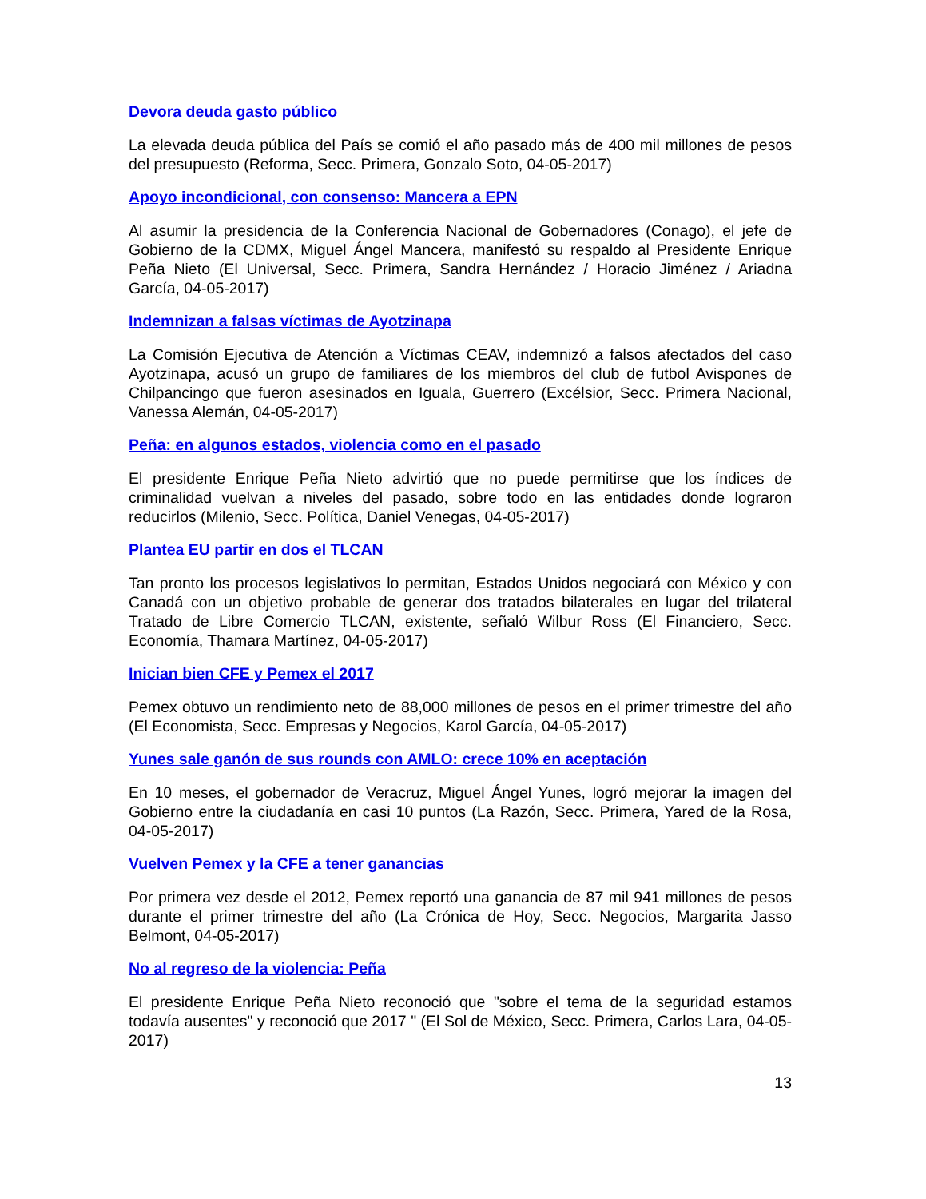Devora deuda gasto público
La elevada deuda pública del País se comió el año pasado más de 400 mil millones de pesos del presupuesto (Reforma, Secc. Primera, Gonzalo Soto, 04-05-2017)
Apoyo incondicional, con consenso: Mancera a EPN
Al asumir la presidencia de la Conferencia Nacional de Gobernadores (Conago), el jefe de Gobierno de la CDMX, Miguel Ángel Mancera, manifestó su respaldo al Presidente Enrique Peña Nieto (El Universal, Secc. Primera, Sandra Hernández / Horacio Jiménez / Ariadna García, 04-05-2017)
Indemnizan a falsas víctimas de Ayotzinapa
La Comisión Ejecutiva de Atención a Víctimas CEAV, indemnizó a falsos afectados del caso Ayotzinapa, acusó un grupo de familiares de los miembros del club de futbol Avispones de Chilpancingo que fueron asesinados en Iguala, Guerrero (Excélsior, Secc. Primera Nacional, Vanessa Alemán, 04-05-2017)
Peña: en algunos estados, violencia como en el pasado
El presidente Enrique Peña Nieto advirtió que no puede permitirse que los índices de criminalidad vuelvan a niveles del pasado, sobre todo en las entidades donde lograron reducirlos (Milenio, Secc. Política, Daniel Venegas, 04-05-2017)
Plantea EU partir en dos el TLCAN
Tan pronto los procesos legislativos lo permitan, Estados Unidos negociará con México y con Canadá con un objetivo probable de generar dos tratados bilaterales en lugar del trilateral Tratado de Libre Comercio TLCAN, existente, señaló Wilbur Ross (El Financiero, Secc. Economía, Thamara Martínez, 04-05-2017)
Inician bien CFE y Pemex el 2017
Pemex obtuvo un rendimiento neto de 88,000 millones de pesos en el primer trimestre del año (El Economista, Secc. Empresas y Negocios, Karol García, 04-05-2017)
Yunes sale ganón de sus rounds con AMLO: crece 10% en aceptación
En 10 meses, el gobernador de Veracruz, Miguel Ángel Yunes, logró mejorar la imagen del Gobierno entre la ciudadanía en casi 10 puntos (La Razón, Secc. Primera, Yared de la Rosa, 04-05-2017)
Vuelven Pemex y la CFE a tener ganancias
Por primera vez desde el 2012, Pemex reportó una ganancia de 87 mil 941 millones de pesos durante el primer trimestre del año (La Crónica de Hoy, Secc. Negocios, Margarita Jasso Belmont, 04-05-2017)
No al regreso de la violencia: Peña
El presidente Enrique Peña Nieto reconoció que "sobre el tema de la seguridad estamos todavía ausentes" y reconoció que 2017 " (El Sol de México, Secc. Primera, Carlos Lara, 04-05-2017)
13